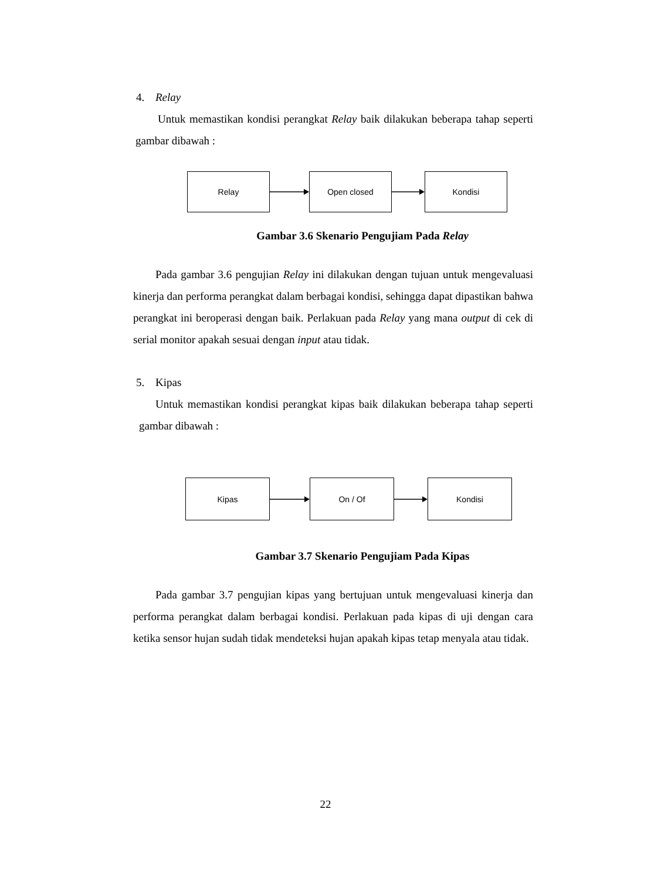4. Relay
Untuk memastikan kondisi perangkat Relay baik dilakukan beberapa tahap seperti gambar dibawah :
Relay Open closed Kondisi
Gambar 3.6 Skenario Pengujiam Pada Relay
Pada gambar 3.6 pengujian Relay ini dilakukan dengan tujuan untuk mengevaluasi kinerja dan performa perangkat dalam berbagai kondisi, sehingga dapat dipastikan bahwa perangkat ini beroperasi dengan baik. Perlakuan pada Relay yang mana output di cek di serial monitor apakah sesuai dengan input atau tidak.
5. Kipas
Untuk memastikan kondisi perangkat kipas baik dilakukan beberapa tahap seperti gambar dibawah :
Kipas On / Of Kondisi
Gambar 3.7 Skenario Pengujiam Pada Kipas
Pada gambar 3.7 pengujian kipas yang bertujuan untuk mengevaluasi kinerja dan performa perangkat dalam berbagai kondisi. Perlakuan pada kipas di uji dengan cara ketika sensor hujan sudah tidak mendeteksi hujan apakah kipas tetap menyala atau tidak.
22